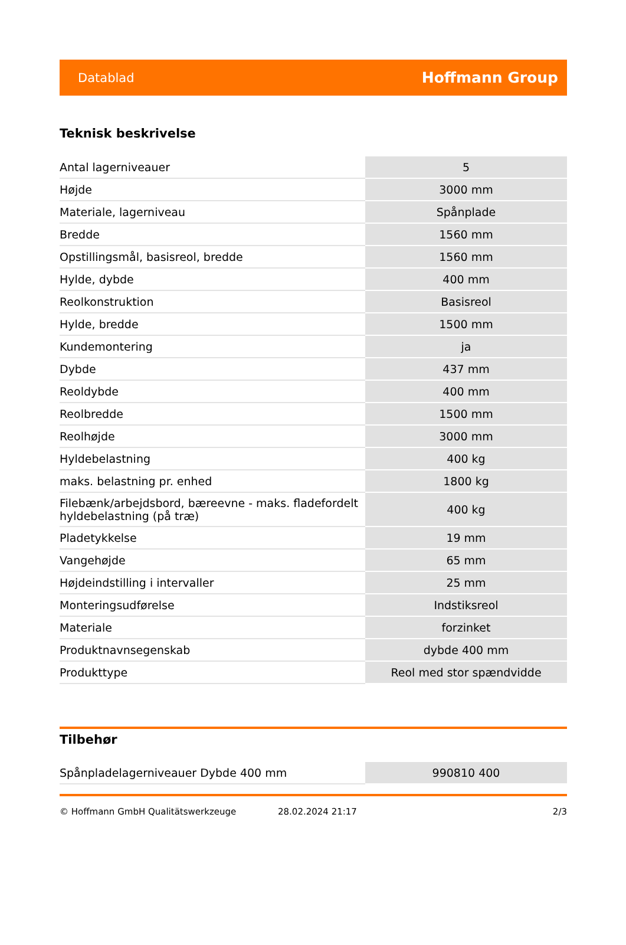Datablad Hoffmann Group
Teknisk beskrivelse
| Antal lagerniveauer | 5 |
| Højde | 3000 mm |
| Materiale, lagerniveau | Spånplade |
| Bredde | 1560 mm |
| Opstillingsmål, basisreol, bredde | 1560 mm |
| Hylde, dybde | 400 mm |
| Reolkonstruktion | Basisreol |
| Hylde, bredde | 1500 mm |
| Kundemontering | ja |
| Dybde | 437 mm |
| Reoldybde | 400 mm |
| Reolbredde | 1500 mm |
| Reolhøjde | 3000 mm |
| Hyldebelastning | 400 kg |
| maks. belastning pr. enhed | 1800 kg |
| Filebænk/arbejdsbord, bæreevne - maks. fladefordelt hyldebelastning (på træ) | 400 kg |
| Pladetykkelse | 19 mm |
| Vangehøjde | 65 mm |
| Højdeindstilling i intervaller | 25 mm |
| Monteringsudførelse | Indstiksreol |
| Materiale | forzinket |
| Produktnavnsegenskab | dybde 400 mm |
| Produkttype | Reol med stor spændvidde |
Tilbehør
| Spånpladelagerniveauer Dybde 400 mm | 990810 400 |
© Hoffmann GmbH Qualitätswerkzeuge 28.02.2024 21:17 2/3